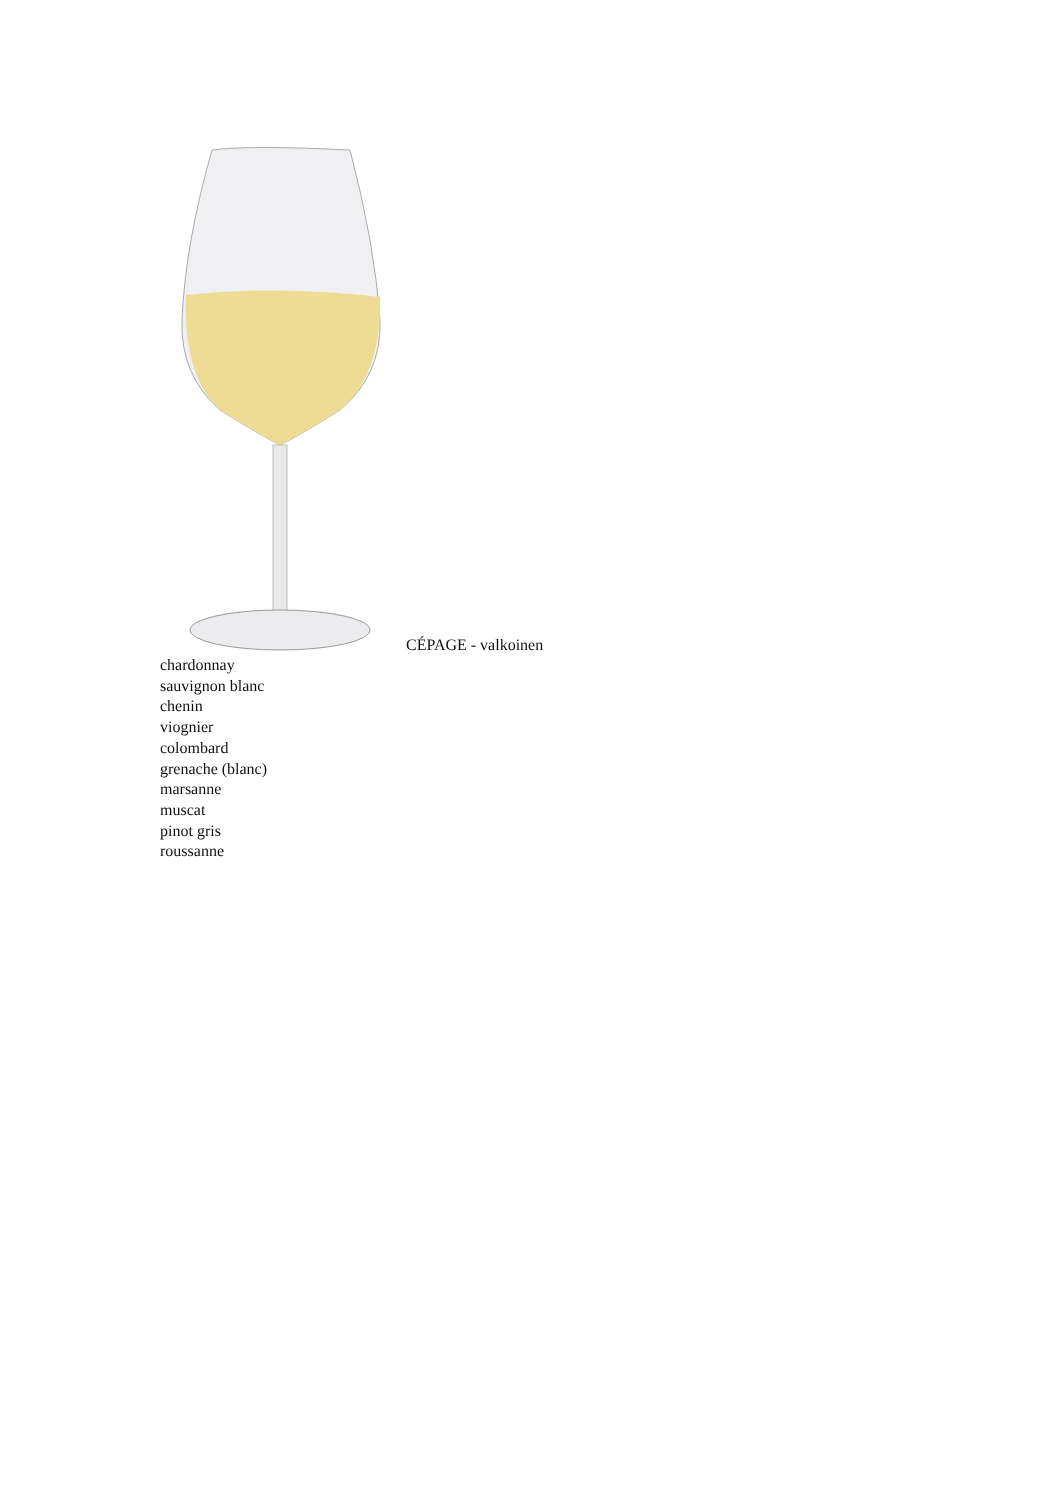CÉPAGE - valkoinen
chardonnay
sauvignon blanc
chenin
viognier
colombard
grenache (blanc)
marsanne
muscat
pinot gris
roussanne